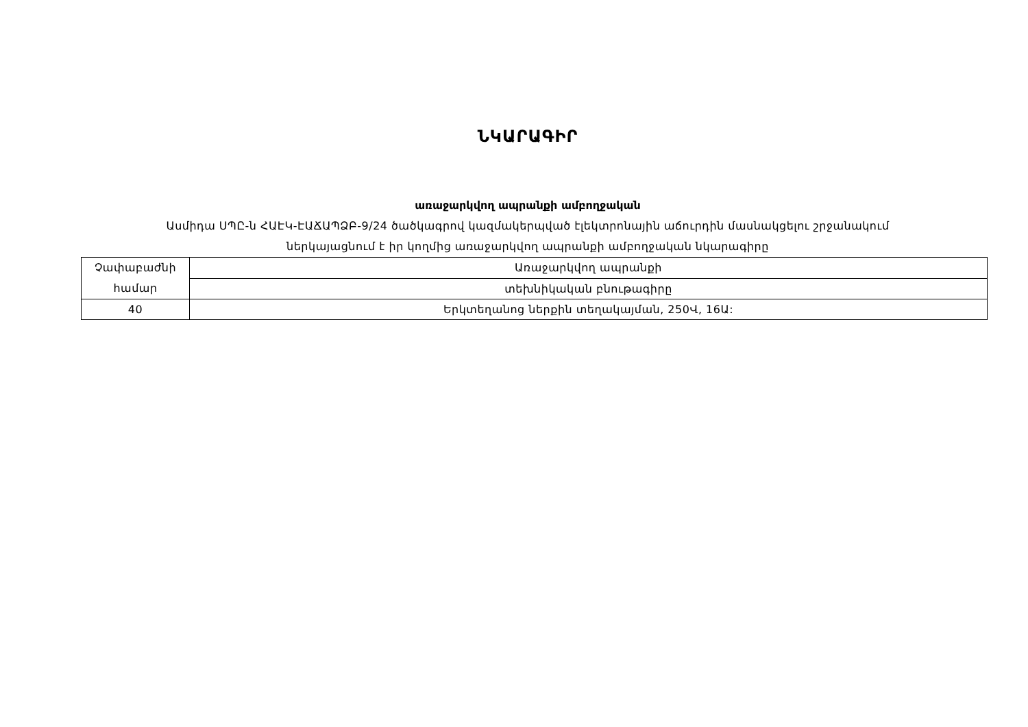ՆԿԱՐԱԳԻՐ
առաջարկվող ապրանքի ամբողջական
Ասմիդա ՍՊԸ-ն ՀԱԷԿ-ԷԱՃԱՊՁԲ-9/24 ծածկագրով կազմակերպված էլեկտրոնային աճուրդին մասնակցելու շրջանակում
ներկայացնում է իր կողմից առաջարկվող ապրանքի ամբողջական նկարագիրը
| Չափաբաժնի համար | Առաջարկվող ապրանքի |
| | տեխնիկական բնութագիրը |
| 40 | Երկտեղանոց ներքին տեղակայման, 250Վ, 16Ա: |